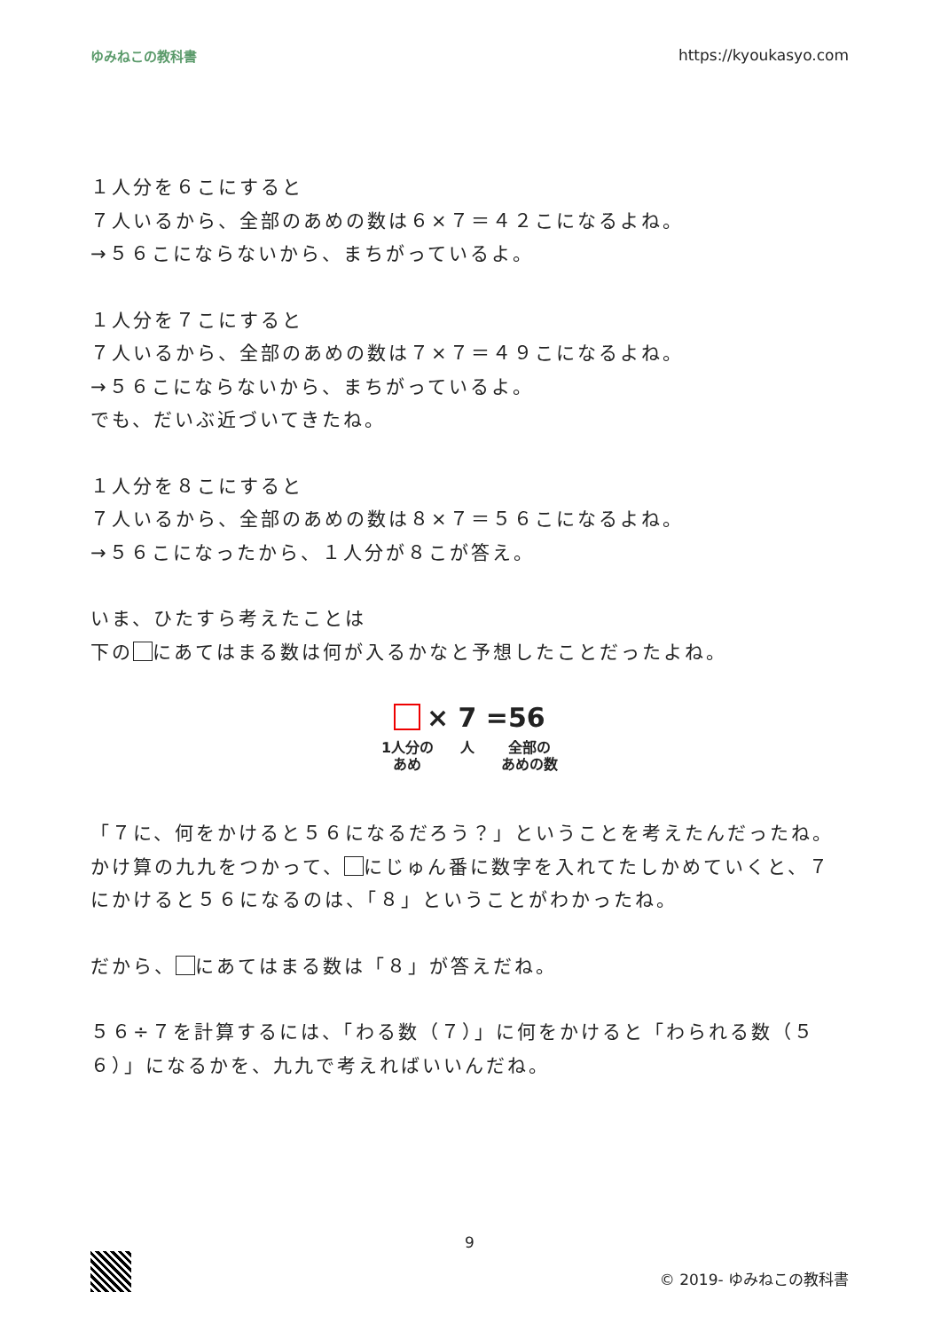ゆみねこの教科書 https://kyoukasyo.com
１人分を６こにすると
７人いるから、全部のあめの数は６×７＝４２こになるよね。
→５６こにならないから、まちがっているよ。
１人分を７こにすると
７人いるから、全部のあめの数は７×７＝４９こになるよね。
→５６こにならないから、まちがっているよ。
でも、だいぶ近づいてきたね。
１人分を８こにすると
７人いるから、全部のあめの数は８×７＝５６こになるよね。
→５６こになったから、１人分が８こが答え。
いま、ひたすら考えたことは
下の にあてはまる数は何が入るかなと予想したことだったよね。
× 7 =56
1人分の
あめ 人 全部の
あめの数
「７に、何をかけると５６になるだろう？」ということを考えたんだったね。
かけ算の九九をつかって、 にじゅん番に数字を入れてたしかめていくと、７にかけると５６になるのは、「８」ということがわかったね。
だから、 にあてはまる数は「８」が答えだね。
５６÷７を計算するには、「わる数（７）」に何をかけると「わられる数（５６）」になるかを、九九で考えればいいんだね。
9
© 2019- ゆみねこの教科書